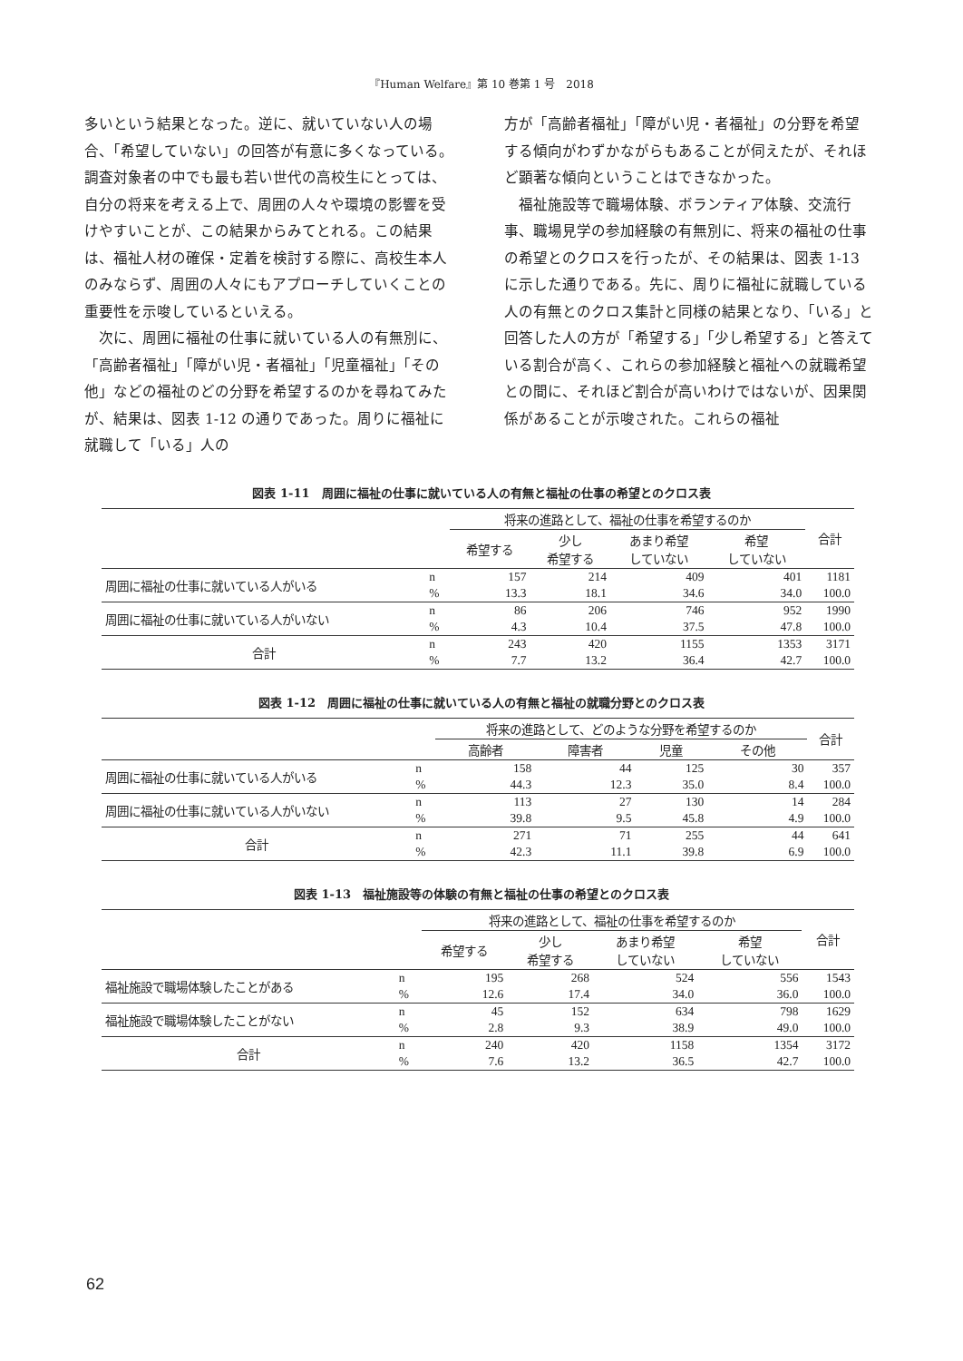『Human Welfare』第 10 巻第 1 号　2018
多いという結果となった。逆に、就いていない人の場合、「希望していない」の回答が有意に多くなっている。調査対象者の中でも最も若い世代の高校生にとっては、自分の将来を考える上で、周囲の人々や環境の影響を受けやすいことが、この結果からみてとれる。この結果は、福祉人材の確保・定着を検討する際に、高校生本人のみならず、周囲の人々にもアプローチしていくことの重要性を示唆しているといえる。
次に、周囲に福祉の仕事に就いている人の有無別に、「高齢者福祉」「障がい児・者福祉」「児童福祉」「その他」などの福祉のどの分野を希望するのかを尋ねてみたが、結果は、図表 1-12 の通りであった。周りに福祉に就職して「いる」人の
方が「高齢者福祉」「障がい児・者福祉」の分野を希望する傾向がわずかながらもあることが伺えたが、それほど顕著な傾向ということはできなかった。
福祉施設等で職場体験、ボランティア体験、交流行事、職場見学の参加経験の有無別に、将来の福祉の仕事の希望とのクロスを行ったが、その結果は、図表 1-13 に示した通りである。先に、周りに福祉に就職している人の有無とのクロス集計と同様の結果となり、「いる」と回答した人の方が「希望する」「少し希望する」と答えている割合が高く、これらの参加経験と福祉への就職希望との間に、それほど割合が高いわけではないが、因果関係があることが示唆された。これらの福祉
図表 1-11　周囲に福祉の仕事に就いている人の有無と福祉の仕事の希望とのクロス表
| | | 将来の進路として、福祉の仕事を希望するのか | | | | 合計 |
| --- | --- | --- | --- | --- | --- | --- |
| | | 希望する | 少し 希望する | あまり希望 していない | 希望 していない | |
| 周囲に福祉の仕事に就いている人がいる | n | 157 | 214 | 409 | 401 | 1181 |
| | % | 13.3 | 18.1 | 34.6 | 34.0 | 100.0 |
| 周囲に福祉の仕事に就いている人がいない | n | 86 | 206 | 746 | 952 | 1990 |
| | % | 4.3 | 10.4 | 37.5 | 47.8 | 100.0 |
| 合計 | n | 243 | 420 | 1155 | 1353 | 3171 |
| | % | 7.7 | 13.2 | 36.4 | 42.7 | 100.0 |
図表 1-12　周囲に福祉の仕事に就いている人の有無と福祉の就職分野とのクロス表
| | | 将来の進路として、どのような分野を希望するのか | | | | 合計 |
| --- | --- | --- | --- | --- | --- | --- |
| | | 高齢者 | 障害者 | 児童 | その他 | |
| 周囲に福祉の仕事に就いている人がいる | n | 158 | 44 | 125 | 30 | 357 |
| | % | 44.3 | 12.3 | 35.0 | 8.4 | 100.0 |
| 周囲に福祉の仕事に就いている人がいない | n | 113 | 27 | 130 | 14 | 284 |
| | % | 39.8 | 9.5 | 45.8 | 4.9 | 100.0 |
| 合計 | n | 271 | 71 | 255 | 44 | 641 |
| | % | 42.3 | 11.1 | 39.8 | 6.9 | 100.0 |
図表 1-13　福祉施設等の体験の有無と福祉の仕事の希望とのクロス表
| | | 将来の進路として、福祉の仕事を希望するのか | | | | 合計 |
| --- | --- | --- | --- | --- | --- | --- |
| | | 希望する | 少し 希望する | あまり希望 していない | 希望 していない | |
| 福祉施設で職場体験したことがある | n | 195 | 268 | 524 | 556 | 1543 |
| | % | 12.6 | 17.4 | 34.0 | 36.0 | 100.0 |
| 福祉施設で職場体験したことがない | n | 45 | 152 | 634 | 798 | 1629 |
| | % | 2.8 | 9.3 | 38.9 | 49.0 | 100.0 |
| 合計 | n | 240 | 420 | 1158 | 1354 | 3172 |
| | % | 7.6 | 13.2 | 36.5 | 42.7 | 100.0 |
62